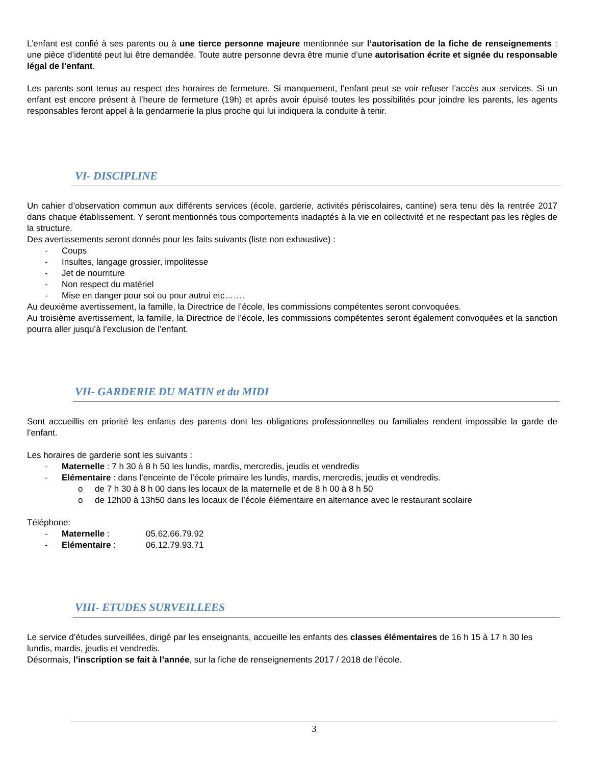L’enfant est confié à ses parents ou à une tierce personne majeure mentionnée sur l’autorisation de la fiche de renseignements : une pièce d’identité peut lui être demandée. Toute autre personne devra être munie d’une autorisation écrite et signée du responsable légal de l’enfant.
Les parents sont tenus au respect des horaires de fermeture. Si manquement, l’enfant peut se voir refuser l’accès aux services. Si un enfant est encore présent à l’heure de fermeture (19h) et après avoir épuisé toutes les possibilités pour joindre les parents, les agents responsables feront appel à la gendarmerie la plus proche qui lui indiquera la conduite à tenir.
VI- DISCIPLINE
Un cahier d’observation commun aux différents services (école, garderie, activités périscolaires, cantine) sera tenu dès la rentrée 2017 dans chaque établissement. Y seront mentionnés tous comportements inadaptés à la vie en collectivité et ne respectant pas les règles de la structure.
Des avertissements seront donnés pour les faits suivants (liste non exhaustive) :
- Coups
- Insultes, langage grossier, impolitesse
- Jet de nourriture
- Non respect du matériel
- Mise en danger pour soi ou pour autrui etc…….
Au deuxième avertissement, la famille, la Directrice de l’école, les commissions compétentes seront convoquées.
Au troisième avertissement, la famille, la Directrice de l’école, les commissions compétentes seront également convoquées et la sanction pourra aller jusqu’à l’exclusion de l’enfant.
VII- GARDERIE DU MATIN et du MIDI
Sont accueillis en priorité les enfants des parents dont les obligations professionnelles ou familiales rendent impossible la garde de l’enfant.
Les horaires de garderie sont les suivants :
- Maternelle : 7 h 30 à 8 h 50 les lundis, mardis, mercredis, jeudis et vendredis
- Elémentaire : dans l’enceinte de l’école primaire les lundis, mardis, mercredis, jeudis et vendredis.
o de 7 h 30 à 8 h 00 dans les locaux de la maternelle et de 8 h 00 à 8 h 50
o de 12h00 à 13h50 dans les locaux de l’école élémentaire en alternance avec le restaurant scolaire
Téléphone:
- Maternelle : 05.62.66.79.92
- Elémentaire : 06.12.79.93.71
VIII- ETUDES SURVEILLEES
Le service d’études surveillées, dirigé par les enseignants, accueille les enfants des classes élémentaires de 16 h 15 à 17 h 30 les lundis, mardis, jeudis et vendredis.
Désormais, l’inscription se fait à l’année, sur la fiche de renseignements 2017 / 2018 de l’école.
3